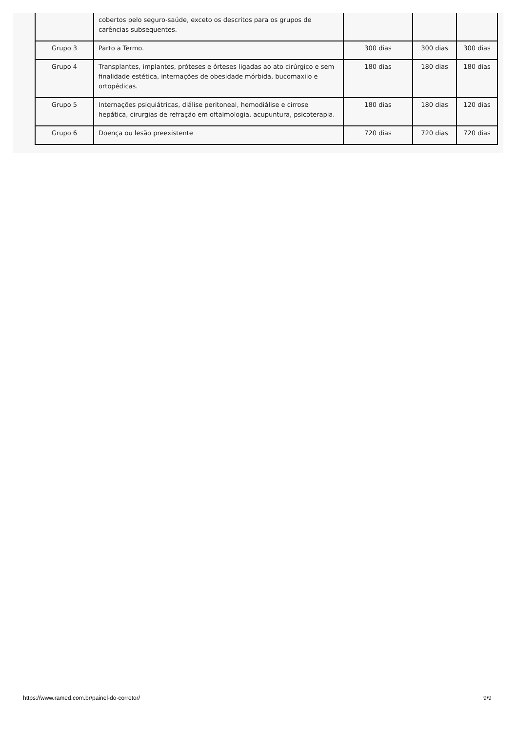| | cobertos pelo seguro-saúde, exceto os descritos para os grupos de carências subsequentes. | | | |
| Grupo 3 | Parto a Termo. | 300 dias | 300 dias | 300 dias |
| Grupo 4 | Transplantes, implantes, próteses e órteses ligadas ao ato cirúrgico e sem finalidade estética, internações de obesidade mórbida, bucomaxilo e ortopédicas. | 180 dias | 180 dias | 180 dias |
| Grupo 5 | Internações psiquiátricas, diálise peritoneal, hemodiálise e cirrose hepática, cirurgias de refração em oftalmologia, acupuntura, psicoterapia. | 180 dias | 180 dias | 120 dias |
| Grupo 6 | Doença ou lesão preexistente | 720 dias | 720 dias | 720 dias |
https://www.ramed.com.br/painel-do-corretor/
9/9